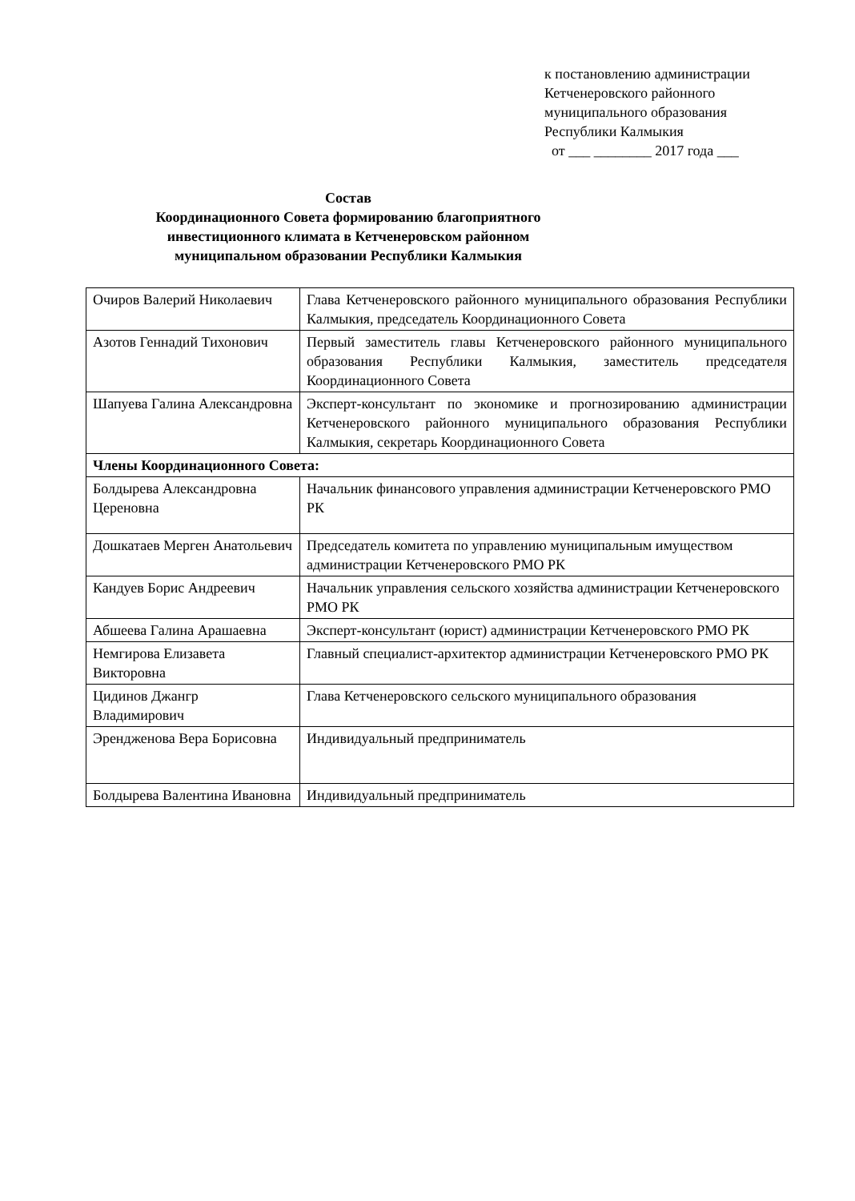к постановлению администрации
Кетченеровского районного
муниципального образования
Республики Калмыкия
от ___ ________ 2017 года ___
Состав
Координационного Совета формированию благоприятного
инвестиционного климата в Кетченеровском районном
муниципальном образовании Республики Калмыкия
| Очиров Валерий Николаевич | Глава Кетченеровского районного муниципального образования Республики Калмыкия, председатель Координационного Совета |
| Азотов Геннадий Тихонович | Первый заместитель главы Кетченеровского районного муниципального образования Республики Калмыкия, заместитель председателя Координационного Совета |
| Шапуева Галина Александровна | Эксперт-консультант по экономике и прогнозированию администрации Кетченеровского районного муниципального образования Республики Калмыкия, секретарь Координационного Совета |
| Члены Координационного Совета: | |
| Болдырева Александровна Цереновна | Начальник финансового управления администрации Кетченеровского РМО РК |
| Дошкатаев Мерген Анатольевич | Председатель комитета по управлению муниципальным имуществом администрации Кетченеровского РМО РК |
| Кандуев Борис Андреевич | Начальник управления сельского хозяйства администрации Кетченеровского РМО РК |
| Абшеева Галина Арашаевна | Эксперт-консультант (юрист) администрации Кетченеровского РМО РК |
| Немгирова Елизавета Викторовна | Главный специалист-архитектор администрации Кетченеровского РМО РК |
| Цидинов Джангр Владимирович | Глава Кетченеровского сельского муниципального образования |
| Эрендженова Вера Борисовна | Индивидуальный предприниматель |
| Болдырева Валентина Ивановна | Индивидуальный предприниматель |